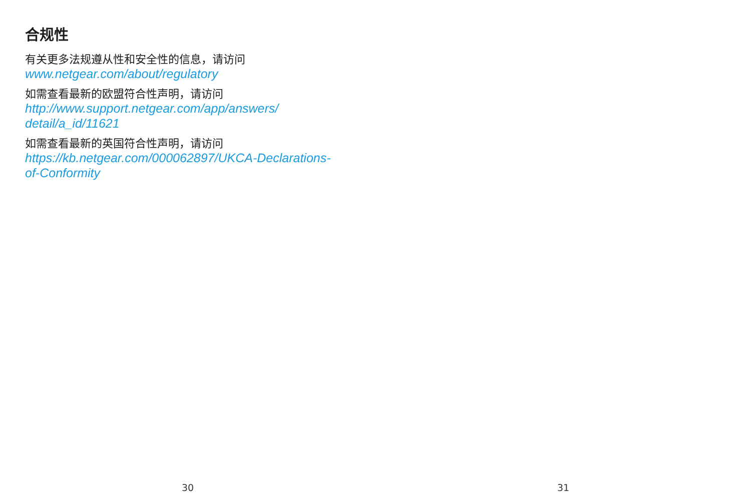合规性
有关更多法规遵从性和安全性的信息，请访问
www.netgear.com/about/regulatory
如需查看最新的欧盟符合性声明，请访问
http://www.support.netgear.com/app/answers/
detail/a_id/11621
如需查看最新的英国符合性声明，请访问
https://kb.netgear.com/000062897/UKCA-Declarations-
of-Conformity
30
31